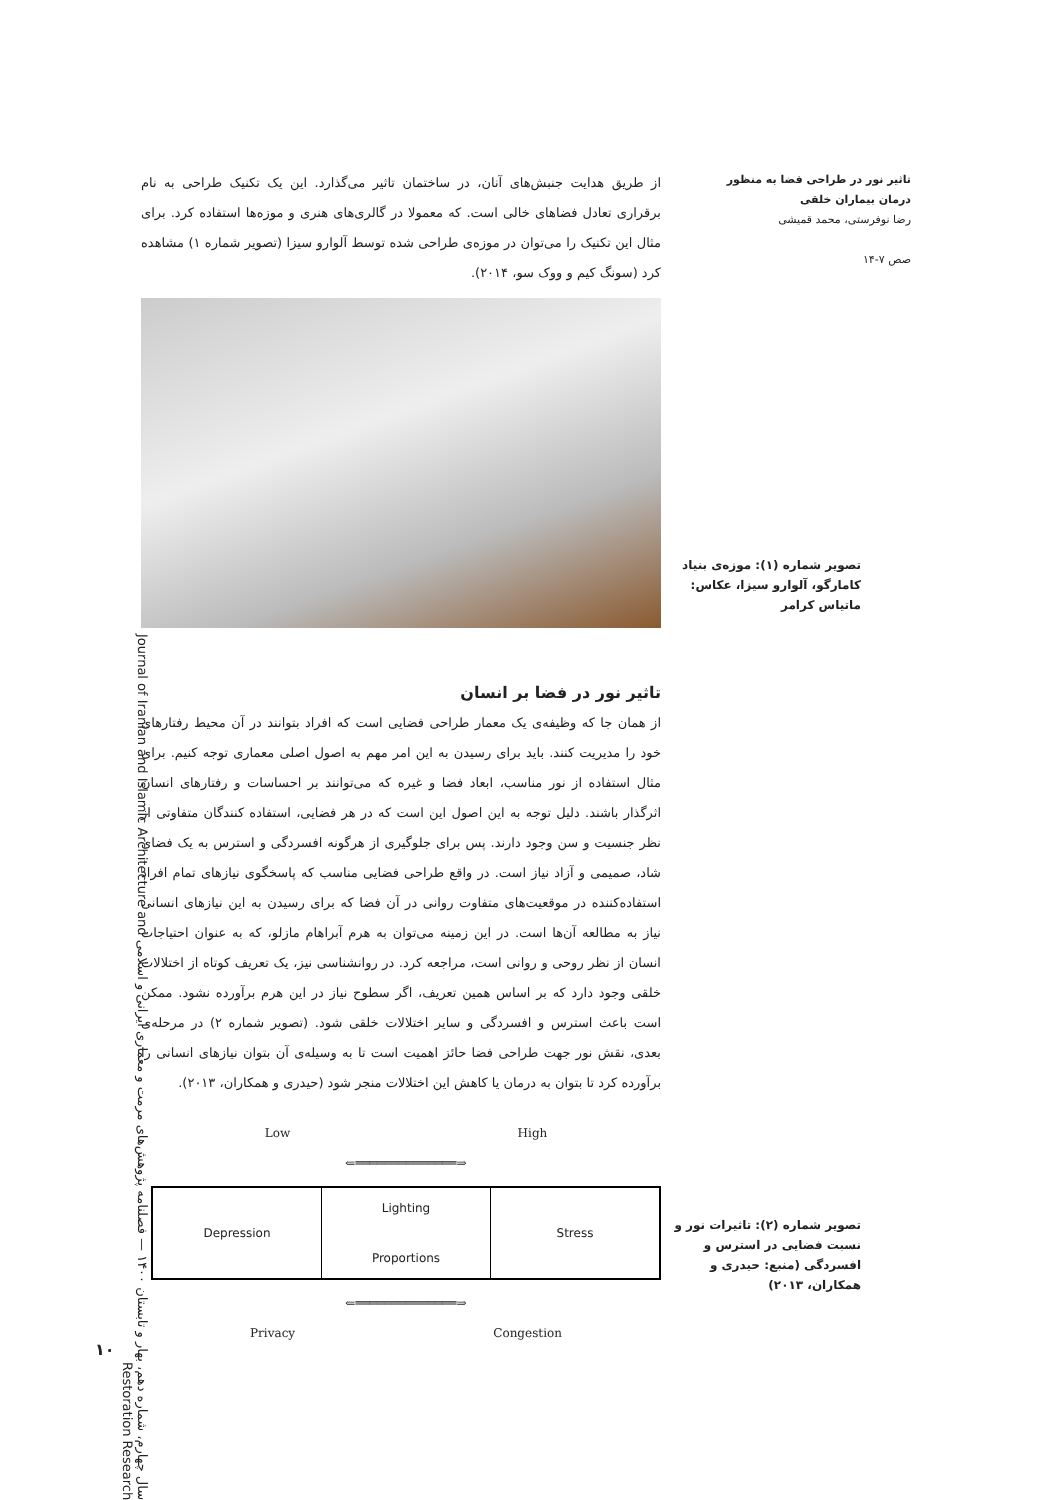تاثیر نور در طراحی فضا به منظور درمان بیماران خلقی
رضا نوفرستی، محمد قمیشی
صص ۷-۱۴
از طریق هدایت جنبش‌های آنان، در ساختمان تاثیر می‌گذارد. این یک تکنیک طراحی به نام برقراری تعادل فضاهای خالی است. که معمولا در گالری‌های هنری و موزه‌ها استفاده کرد. برای مثال این تکنیک را می‌توان در موزه‌ی طراحی شده توسط آلوارو سیزا (تصویر شماره ۱) مشاهده کرد (سونگ کیم و ووک سو، ۲۰۱۴).
تاثیر نور در فضا بر انسان
از همان جا که وظیفه‌ی یک معمار طراحی فضایی است که افراد بتوانند در آن محیط رفتارهای خود را مدیریت کنند. باید برای رسیدن به این امر مهم به اصول اصلی معماری توجه کنیم. برای مثال استفاده از نور مناسب، ابعاد فضا و غیره که می‌توانند بر احساسات و رفتارهای انسان اثرگذار باشند. دلیل توجه به این اصول این است که در هر فضایی، استفاده کنندگان متفاوتی از نظر جنسیت و سن وجود دارند. پس برای جلوگیری از هرگونه افسردگی و استرس به یک فضای شاد، صمیمی و آزاد نیاز است. در واقع طراحی فضایی مناسب که پاسخگوی نیازهای تمام افراد استفاده‌کننده در موقعیت‌های متفاوت روانی در آن فضا که برای رسیدن به این نیازهای انسانی نیاز به مطالعه آن‌ها است. در این زمینه می‌توان به هرم آبراهام مازلو، که به عنوان احتیاجات انسان از نظر روحی و روانی است، مراجعه کرد. در روانشناسی نیز، یک تعریف کوتاه از اختلالات خلقی وجود دارد که بر اساس همین تعریف، اگر سطوح نیاز در این هرم برآورده نشود. ممکن است باعث استرس و افسردگی و سایر اختلالات خلقی شود. (تصویر شماره ۲) در مرحله‌ی بعدی، نقش نور جهت طراحی فضا حائز اهمیت است تا به وسیله‌ی آن بتوان نیازهای انسانی را برآورده کرد تا بتوان به درمان یا کاهش این اختلالات منجر شود (حیدری و همکاران، ۲۰۱۳).
Low High
⇐══════════════⇒
Depression Lighting
Proportions
Stress
⇐══════════════⇒
Privacy Congestion
تصویر شماره (۱): موزه‌ی بنیاد کامارگو، آلوارو سیزا، عکاس: ماتیاس کرامر
تصویر شماره (۲): تاثیرات نور و نسبت فضایی در استرس و افسردگی (منبع: حیدری و همکاران، ۲۰۱۳)
سال چهارم، شماره دهم، بهار و تابستان ۱۴۰۰ — فصلنامه پژوهش‌های مرمت و معماری ایرانی و اسلامی Journal of Iranian and Islamic Architecture and Restoration Research
۱۰